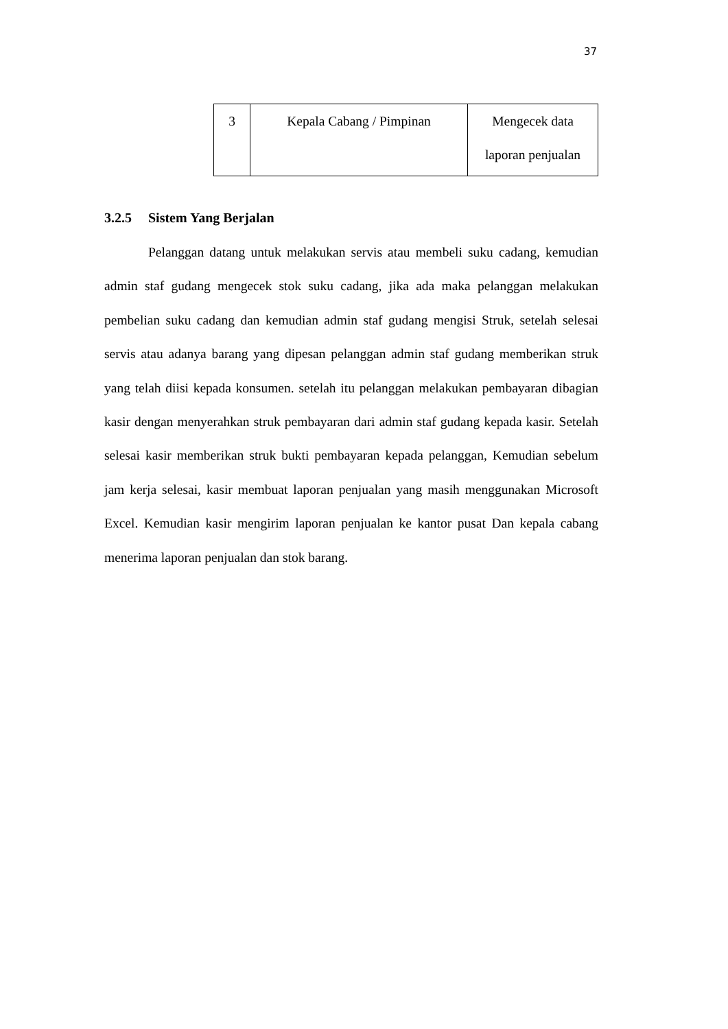37
| 3 | Kepala Cabang / Pimpinan | Mengecek data laporan penjualan |
3.2.5 Sistem Yang Berjalan
Pelanggan datang untuk melakukan servis atau membeli suku cadang, kemudian admin staf gudang mengecek stok suku cadang, jika ada maka pelanggan melakukan pembelian suku cadang dan kemudian admin staf gudang mengisi Struk, setelah selesai servis atau adanya barang yang dipesan pelanggan admin staf gudang memberikan struk yang telah diisi kepada konsumen. setelah itu pelanggan melakukan pembayaran dibagian kasir dengan menyerahkan struk pembayaran dari admin staf gudang kepada kasir. Setelah selesai kasir memberikan struk bukti pembayaran kepada pelanggan, Kemudian sebelum jam kerja selesai, kasir membuat laporan penjualan yang masih menggunakan Microsoft Excel. Kemudian kasir mengirim laporan penjualan ke kantor pusat Dan kepala cabang menerima laporan penjualan dan stok barang.